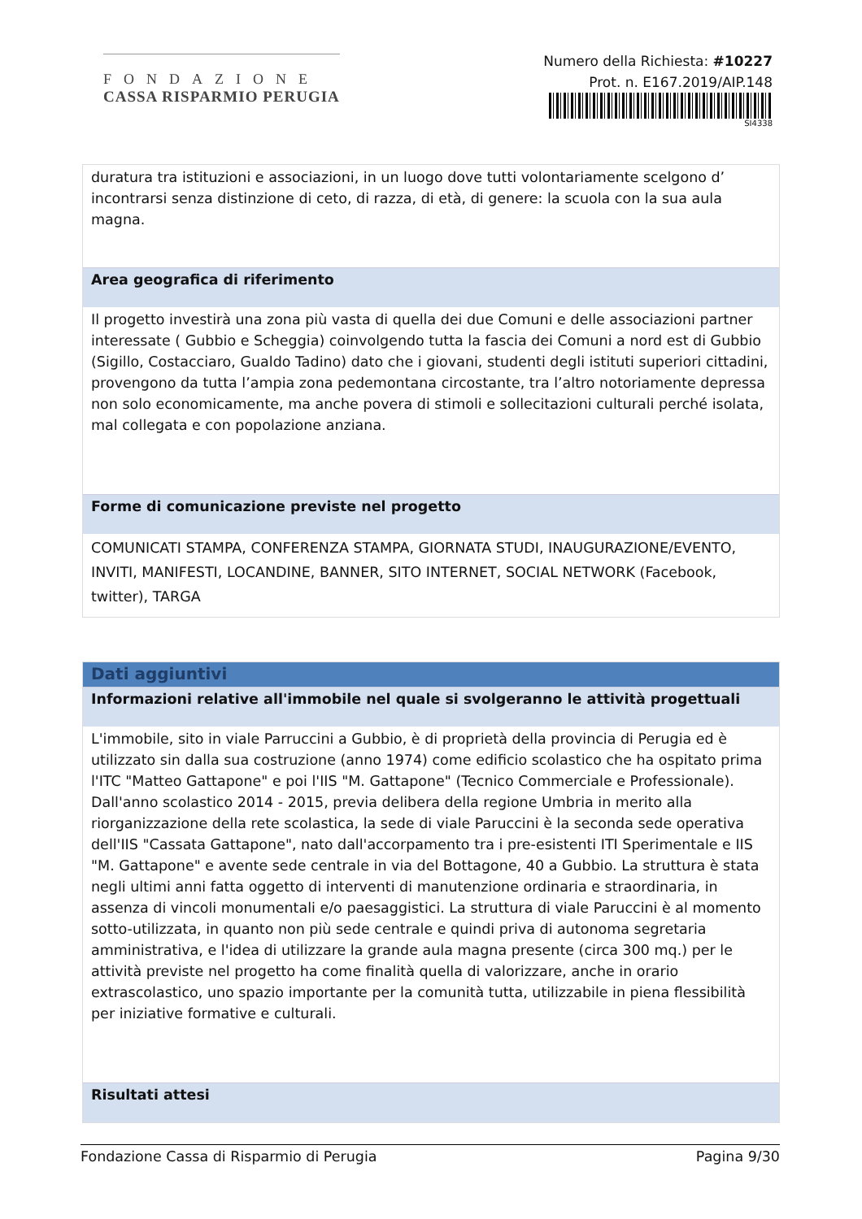FONDAZIONE
CASSA RISPARMIO PERUGIA
Numero della Richiesta: #10227
Prot. n. E167.2019/AIP.148
SI4338
duratura tra istituzioni e associazioni, in un luogo dove tutti volontariamente scelgono d’ incontrarsi senza distinzione di ceto, di razza, di età, di genere: la scuola con la sua aula magna.
Area geografica di riferimento
Il progetto investirà una zona più vasta di quella dei due Comuni e delle associazioni partner interessate ( Gubbio e Scheggia) coinvolgendo tutta la fascia dei Comuni a nord est di Gubbio (Sigillo, Costacciaro, Gualdo Tadino) dato che i giovani, studenti degli istituti superiori cittadini, provengono da tutta l’ampia zona pedemontana circostante, tra l’altro notoriamente depressa non solo economicamente, ma anche povera di stimoli e sollecitazioni culturali perché isolata, mal collegata e con popolazione anziana.
Forme di comunicazione previste nel progetto
COMUNICATI STAMPA, CONFERENZA STAMPA, GIORNATA STUDI, INAUGURAZIONE/EVENTO, INVITI, MANIFESTI, LOCANDINE, BANNER, SITO INTERNET, SOCIAL NETWORK (Facebook, twitter), TARGA
Dati aggiuntivi
Informazioni relative all'immobile nel quale si svolgeranno le attività progettuali
L'immobile, sito in viale Parruccini a Gubbio, è di proprietà della provincia di Perugia ed è utilizzato sin dalla sua costruzione (anno 1974) come edificio scolastico che ha ospitato prima l'ITC "Matteo Gattapone" e poi l'IIS "M. Gattapone" (Tecnico Commerciale e Professionale). Dall'anno scolastico 2014 - 2015, previa delibera della regione Umbria in merito alla riorganizzazione della rete scolastica, la sede di viale Paruccini è la seconda sede operativa dell'IIS "Cassata Gattapone", nato dall'accorpamento tra i pre-esistenti ITI Sperimentale e IIS "M. Gattapone" e avente sede centrale in via del Bottagone, 40 a Gubbio. La struttura è stata negli ultimi anni fatta oggetto di interventi di manutenzione ordinaria e straordinaria, in assenza di vincoli monumentali e/o paesaggistici. La struttura di viale Paruccini è al momento sotto-utilizzata, in quanto non più sede centrale e quindi priva di autonoma segretaria amministrativa, e l'idea di utilizzare la grande aula magna presente (circa 300 mq.) per le attività previste nel progetto ha come finalità quella di valorizzare, anche in orario extrascolastico, uno spazio importante per la comunità tutta, utilizzabile in piena flessibilità per iniziative formative e culturali.
Risultati attesi
Fondazione Cassa di Risparmio di Perugia Pagina 9/30